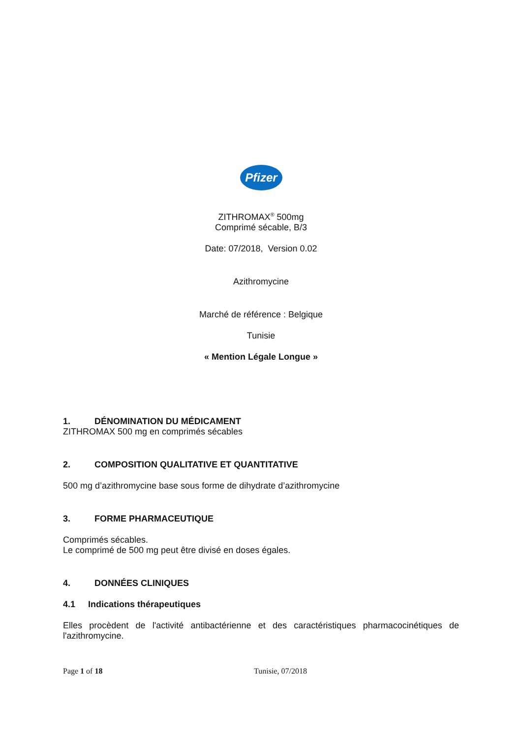Pfizer
ZITHROMAX<sup>®</sup> 500mg
Comprimé sécable, B/3
Date: 07/2018, Version 0.02
Azithromycine
Marché de référence : Belgique
Tunisie
« Mention Légale Longue »
1. DÉNOMINATION DU MÉDICAMENT
ZITHROMAX 500 mg en comprimés sécables
2. COMPOSITION QUALITATIVE ET QUANTITATIVE
500 mg d’azithromycine base sous forme de dihydrate d’azithromycine
3. FORME PHARMACEUTIQUE
Comprimés sécables.
Le comprimé de 500 mg peut être divisé en doses égales.
4. DONNÉES CLINIQUES
4.1 Indications thérapeutiques
Elles procèdent de l'activité antibactérienne et des caractéristiques pharmacocinétiques de l'azithromycine.
Page 1 of 18 Tunisie, 07/2018